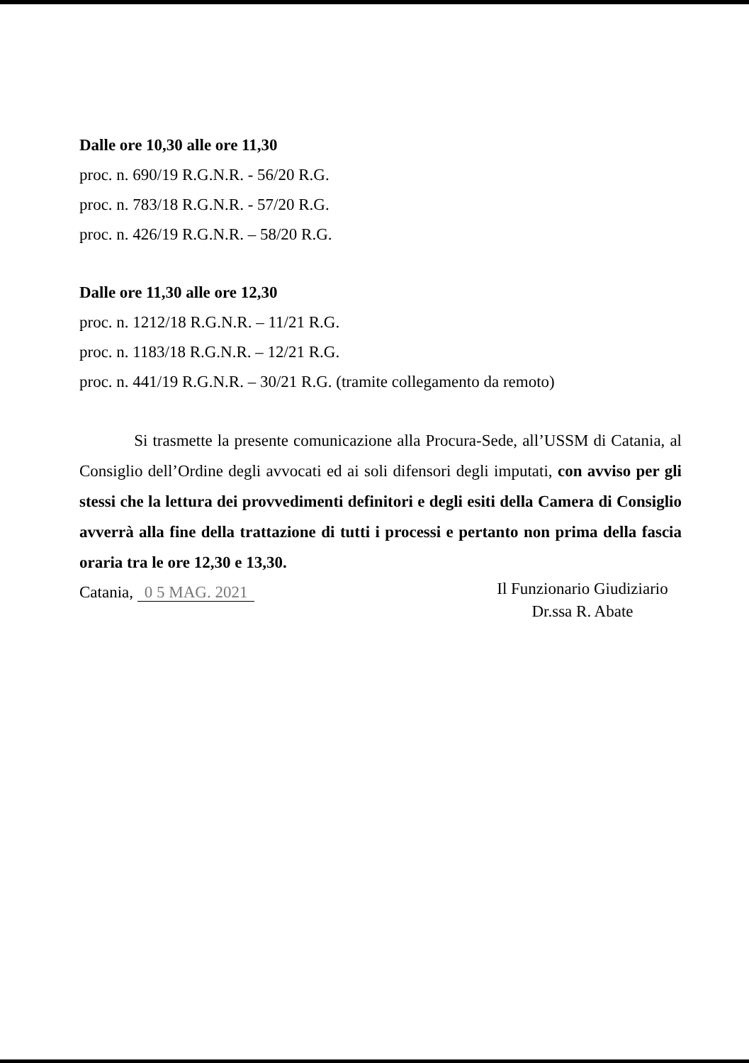Dalle ore 10,30 alle ore 11,30
proc. n. 690/19 R.G.N.R. - 56/20 R.G.
proc. n. 783/18 R.G.N.R. - 57/20 R.G.
proc. n. 426/19 R.G.N.R. – 58/20 R.G.
Dalle ore 11,30 alle ore 12,30
proc. n. 1212/18 R.G.N.R. – 11/21 R.G.
proc. n. 1183/18 R.G.N.R. – 12/21 R.G.
proc. n. 441/19 R.G.N.R. – 30/21 R.G. (tramite collegamento da remoto)
Si trasmette la presente comunicazione alla Procura-Sede, all’USSM di Catania, al Consiglio dell’Ordine degli avvocati ed ai soli difensori degli imputati, con avviso per gli stessi che la lettura dei provvedimenti definitori e degli esiti della Camera di Consiglio avverrà alla fine della trattazione di tutti i processi e pertanto non prima della fascia oraria tra le ore 12,30 e 13,30.
Catania, 0 5 MAG. 2021
Il Funzionario Giudiziario
Dr.ssa R. Abate